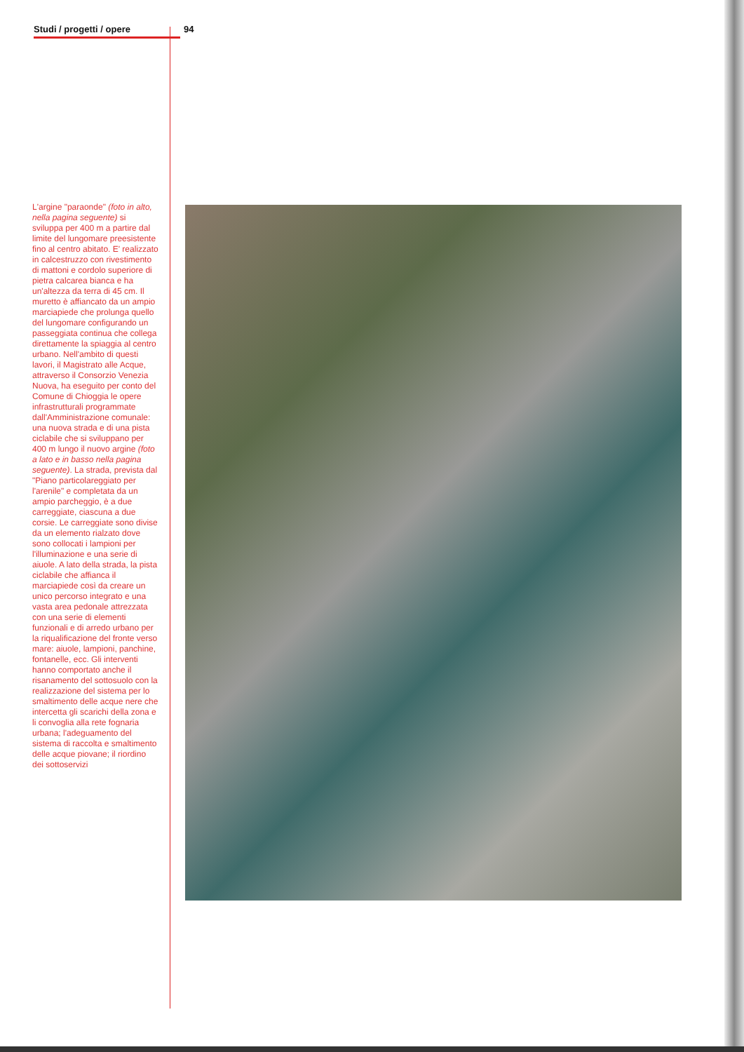Studi / progetti / opere 94
L'argine "paraonde" (foto in alto, nella pagina seguente) si sviluppa per 400 m a partire dal limite del lungomare preesistente fino al centro abitato. E' realizzato in calcestruzzo con rivestimento di mattoni e cordolo superiore di pietra calcarea bianca e ha un'altezza da terra di 45 cm. Il muretto è affiancato da un ampio marciapiede che prolunga quello del lungomare configurando un passeggiata continua che collega direttamente la spiaggia al centro urbano. Nell'ambito di questi lavori, il Magistrato alle Acque, attraverso il Consorzio Venezia Nuova, ha eseguito per conto del Comune di Chioggia le opere infrastrutturali programmate dall'Amministrazione comunale: una nuova strada e di una pista ciclabile che si sviluppano per 400 m lungo il nuovo argine (foto a lato e in basso nella pagina seguente). La strada, prevista dal "Piano particolareggiato per l'arenile" e completata da un ampio parcheggio, è a due carreggiate, ciascuna a due corsie. Le carreggiate sono divise da un elemento rialzato dove sono collocati i lampioni per l'illuminazione e una serie di aiuole. A lato della strada, la pista ciclabile che affianca il marciapiede così da creare un unico percorso integrato e una vasta area pedonale attrezzata con una serie di elementi funzionali e di arredo urbano per la riqualificazione del fronte verso mare: aiuole, lampioni, panchine, fontanelle, ecc. Gli interventi hanno comportato anche il risanamento del sottosuolo con la realizzazione del sistema per lo smaltimento delle acque nere che intercetta gli scarichi della zona e li convoglia alla rete fognaria urbana; l'adeguamento del sistema di raccolta e smaltimento delle acque piovane; il riordino dei sottoservizi